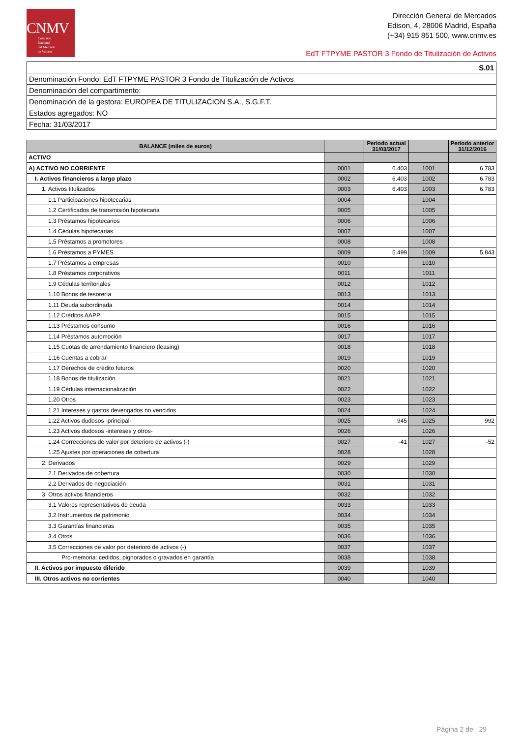CNMV
Comisión
Nacional
del Mercado
de Valores
Dirección General de Mercados
Edison, 4, 28006 Madrid, España
(+34) 915 851 500, www.cnmv.es
EdT FTPYME PASTOR 3 Fondo de Titulización de Activos
| S.01 |
| Denominación Fondo: EdT FTPYME PASTOR 3 Fondo de Titulización de Activos |
| Denominación del compartimento: |
| Denominación de la gestora: EUROPEA DE TITULIZACION S.A., S.G.F.T. |
| Estados agregados: NO |
| Fecha: 31/03/2017 |
| BALANCE (miles de euros) | | Periodo actual 31/03/2017 | | Periodo anterior 31/12/2016 |
| --- | --- | --- | --- | --- |
| ACTIVO | | | | |
| A) ACTIVO NO CORRIENTE | 0001 | 6.403 | 1001 | 6.783 |
| I. Activos financieros a largo plazo | 0002 | 6.403 | 1002 | 6.783 |
| 1. Activos titulizados | 0003 | 6.403 | 1003 | 6.783 |
| 1.1 Participaciones hipotecarias | 0004 | | 1004 | |
| 1.2 Certificados de transmisión hipotecaria | 0005 | | 1005 | |
| 1.3 Préstamos hipotecarios | 0006 | | 1006 | |
| 1.4 Cédulas hipotecarias | 0007 | | 1007 | |
| 1.5 Préstamos a promotores | 0008 | | 1008 | |
| 1.6 Préstamos a PYMES | 0009 | 5.499 | 1009 | 5.843 |
| 1.7 Préstamos a empresas | 0010 | | 1010 | |
| 1.8 Préstamos corporativos | 0011 | | 1011 | |
| 1.9 Cédulas territoriales | 0012 | | 1012 | |
| 1.10 Bonos de tesorería | 0013 | | 1013 | |
| 1.11 Deuda subordinada | 0014 | | 1014 | |
| 1.12 Créditos AAPP | 0015 | | 1015 | |
| 1.13 Préstamos consumo | 0016 | | 1016 | |
| 1.14 Préstamos automoción | 0017 | | 1017 | |
| 1.15 Cuotas de arrendamiento financiero (leasing) | 0018 | | 1018 | |
| 1.16 Cuentas a cobrar | 0019 | | 1019 | |
| 1.17 Derechos de crédito futuros | 0020 | | 1020 | |
| 1.18 Bonos de titulización | 0021 | | 1021 | |
| 1.19 Cédulas internacionalización | 0022 | | 1022 | |
| 1.20 Otros | 0023 | | 1023 | |
| 1.21 Intereses y gastos devengados no vencidos | 0024 | | 1024 | |
| 1.22 Activos dudosos -principal- | 0025 | 945 | 1025 | 992 |
| 1.23 Activos dudosos -intereses y otros- | 0026 | | 1026 | |
| 1.24 Correcciones de valor por deterioro de activos (-) | 0027 | -41 | 1027 | -52 |
| 1.25 Ajustes por operaciones de cobertura | 0028 | | 1028 | |
| 2. Derivados | 0029 | | 1029 | |
| 2.1 Derivados de cobertura | 0030 | | 1030 | |
| 2.2 Derivados de negociación | 0031 | | 1031 | |
| 3. Otros activos financieros | 0032 | | 1032 | |
| 3.1 Valores representativos de deuda | 0033 | | 1033 | |
| 3.2 Instrumentos de patrimonio | 0034 | | 1034 | |
| 3.3 Garantías financieras | 0035 | | 1035 | |
| 3.4 Otros | 0036 | | 1036 | |
| 3.5 Correcciones de valor por deterioro de activos (-) | 0037 | | 1037 | |
| Pro-memoria: cedidos, pignorados o gravados en garantía | 0038 | | 1038 | |
| II. Activos por impuesto diferido | 0039 | | 1039 | |
| III. Otros activos no corrientes | 0040 | | 1040 | |
Página 2 de 29